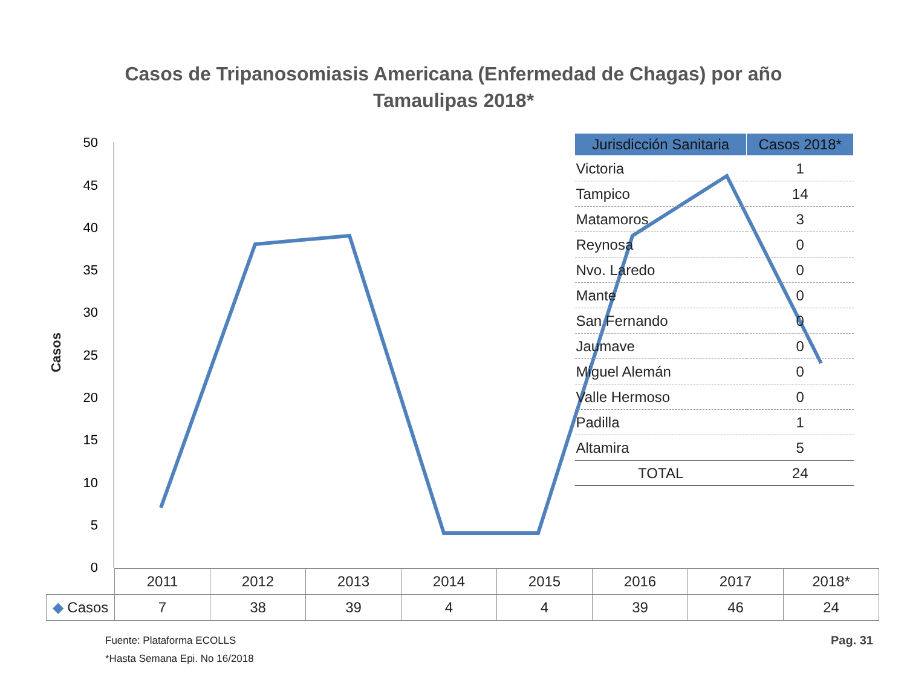Casos de Tripanosomiasis Americana (Enfermedad de Chagas) por año
Tamaulipas 2018*
50
45
40
35
30
25
20
15
10
5
0
Casos
| Jurisdicción Sanitaria | Casos 2018* |
| --- | --- |
| Victoria | 1 |
| Tampico | 14 |
| Matamoros | 3 |
| Reynosa | 0 |
| Nvo. Laredo | 0 |
| Mante | 0 |
| San Fernando | 0 |
| Jaumave | 0 |
| Miguel Alemán | 0 |
| Valle Hermoso | 0 |
| Padilla | 1 |
| Altamira | 5 |
| TOTAL | 24 |
| | 2011 | 2012 | 2013 | 2014 | 2015 | 2016 | 2017 | 2018* |
| ◆ Casos | 7 | 38 | 39 | 4 | 4 | 39 | 46 | 24 |
Fuente: Plataforma ECOLLS
*Hasta Semana Epi. No 16/2018
Pag. 31